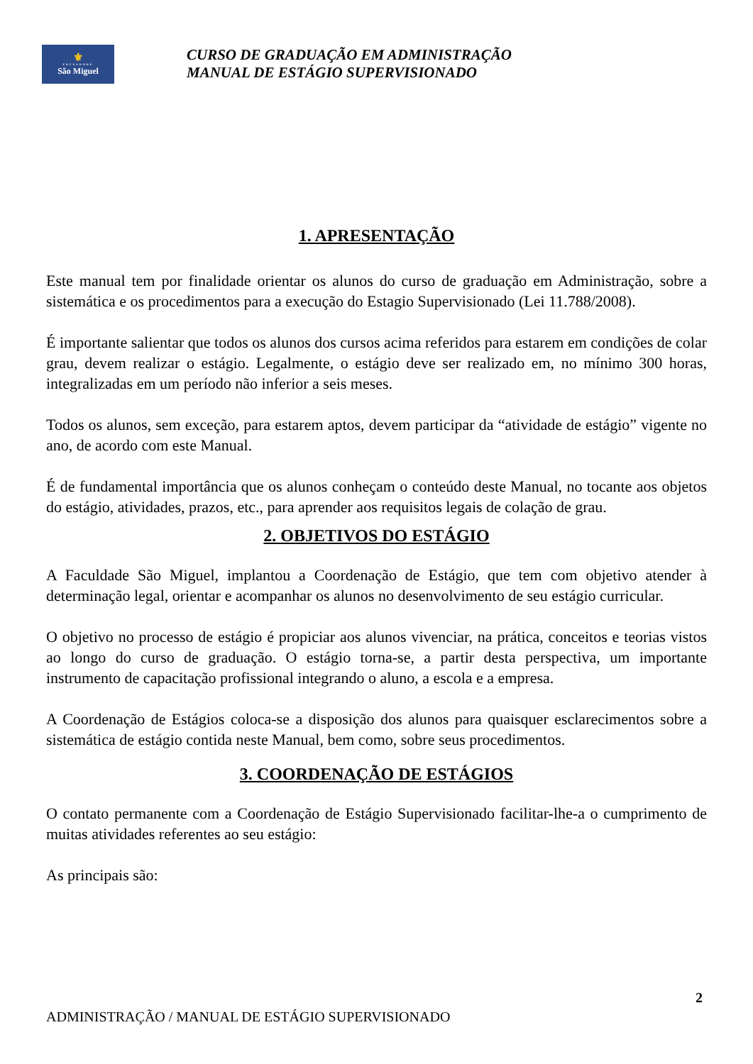⚜
FACULDADE
São Miguel
CURSO DE GRADUAÇÃO EM ADMINISTRAÇÃO
MANUAL DE ESTÁGIO SUPERVISIONADO
1. APRESENTAÇÃO
Este manual tem por finalidade orientar os alunos do curso de graduação em Administração, sobre a sistemática e os procedimentos para a execução do Estagio Supervisionado (Lei 11.788/2008).
É importante salientar que todos os alunos dos cursos acima referidos para estarem em condições de colar grau, devem realizar o estágio. Legalmente, o estágio deve ser realizado em, no mínimo 300 horas, integralizadas em um período não inferior a seis meses.
Todos os alunos, sem exceção, para estarem aptos, devem participar da “atividade de estágio” vigente no ano, de acordo com este Manual.
É de fundamental importância que os alunos conheçam o conteúdo deste Manual, no tocante aos objetos do estágio, atividades, prazos, etc., para aprender aos requisitos legais de colação de grau.
2. OBJETIVOS DO ESTÁGIO
A Faculdade São Miguel, implantou a Coordenação de Estágio, que tem com objetivo atender à determinação legal, orientar e acompanhar os alunos no desenvolvimento de seu estágio curricular.
O objetivo no processo de estágio é propiciar aos alunos vivenciar, na prática, conceitos e teorias vistos ao longo do curso de graduação. O estágio torna-se, a partir desta perspectiva, um importante instrumento de capacitação profissional integrando o aluno, a escola e a empresa.
A Coordenação de Estágios coloca-se a disposição dos alunos para quaisquer esclarecimentos sobre a sistemática de estágio contida neste Manual, bem como, sobre seus procedimentos.
3. COORDENAÇÃO DE ESTÁGIOS
O contato permanente com a Coordenação de Estágio Supervisionado facilitar-lhe-a o cumprimento de muitas atividades referentes ao seu estágio:
As principais são:
2
ADMINISTRAÇÃO / MANUAL DE ESTÁGIO SUPERVISIONADO